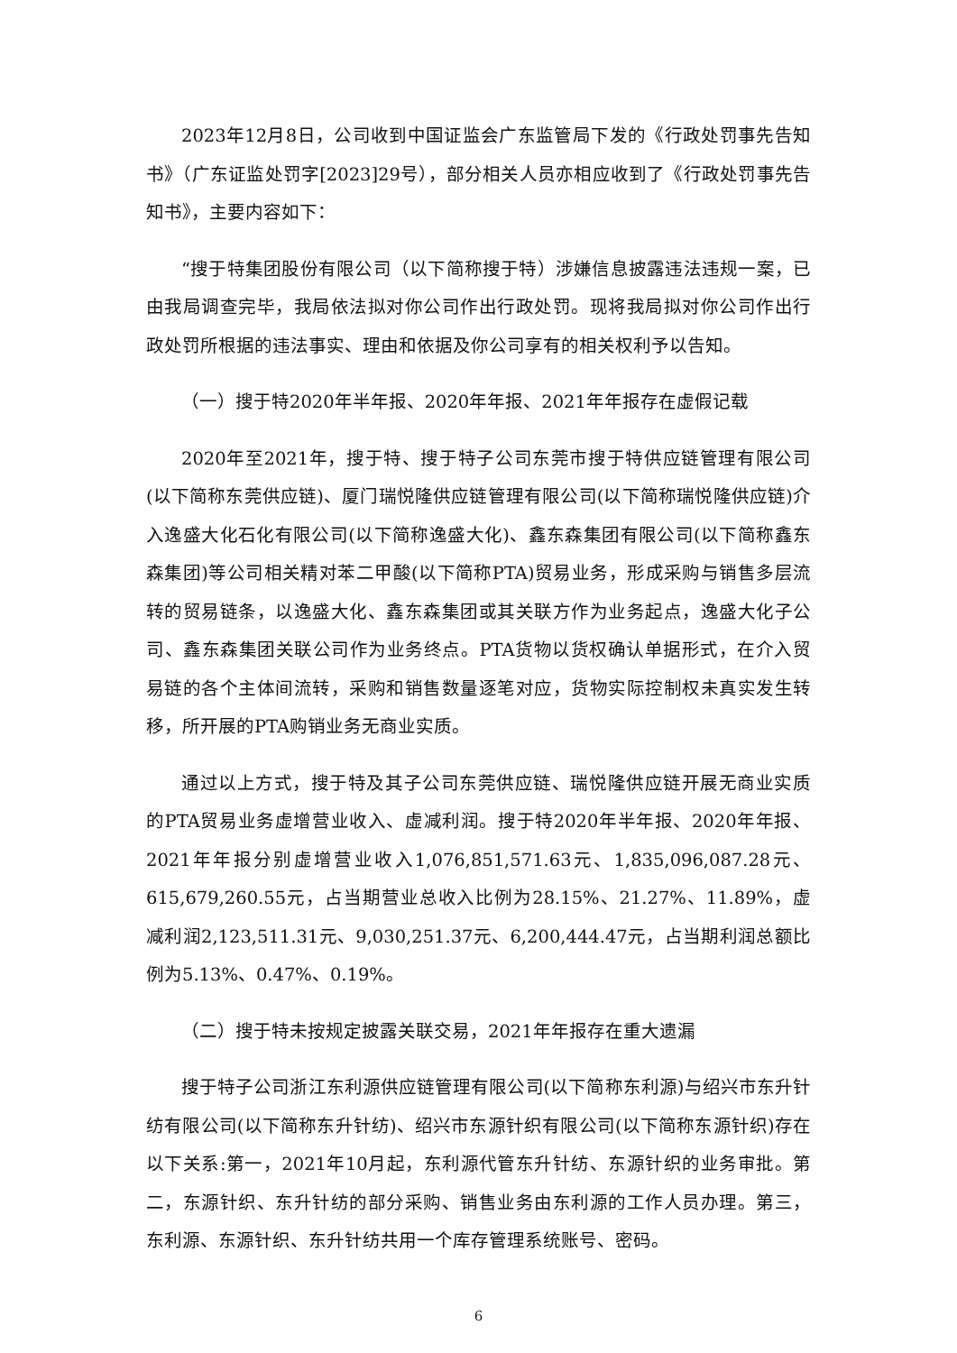2023年12月8日，公司收到中国证监会广东监管局下发的《行政处罚事先告知书》（广东证监处罚字[2023]29号），部分相关人员亦相应收到了《行政处罚事先告知书》，主要内容如下：
“搜于特集团股份有限公司（以下简称搜于特）涉嫌信息披露违法违规一案，已由我局调查完毕，我局依法拟对你公司作出行政处罚。现将我局拟对你公司作出行政处罚所根据的违法事实、理由和依据及你公司享有的相关权利予以告知。
（一）搜于特2020年半年报、2020年年报、2021年年报存在虚假记载
2020年至2021年，搜于特、搜于特子公司东莞市搜于特供应链管理有限公司(以下简称东莞供应链)、厦门瑞悦隆供应链管理有限公司(以下简称瑞悦隆供应链)介入逸盛大化石化有限公司(以下简称逸盛大化)、鑫东森集团有限公司(以下简称鑫东森集团)等公司相关精对苯二甲酸(以下简称PTA)贸易业务，形成采购与销售多层流转的贸易链条，以逸盛大化、鑫东森集团或其关联方作为业务起点，逸盛大化子公司、鑫东森集团关联公司作为业务终点。PTA货物以货权确认单据形式，在介入贸易链的各个主体间流转，采购和销售数量逐笔对应，货物实际控制权未真实发生转移，所开展的PTA购销业务无商业实质。
通过以上方式，搜于特及其子公司东莞供应链、瑞悦隆供应链开展无商业实质的PTA贸易业务虚增营业收入、虚减利润。搜于特2020年半年报、2020年年报、2021年年报分别虚增营业收入1,076,851,571.63元、1,835,096,087.28元、615,679,260.55元，占当期营业总收入比例为28.15%、21.27%、11.89%，虚减利润2,123,511.31元、9,030,251.37元、6,200,444.47元，占当期利润总额比例为5.13%、0.47%、0.19%。
（二）搜于特未按规定披露关联交易，2021年年报存在重大遗漏
搜于特子公司浙江东利源供应链管理有限公司(以下简称东利源)与绍兴市东升针纺有限公司(以下简称东升针纺)、绍兴市东源针织有限公司(以下简称东源针织)存在以下关系:第一，2021年10月起，东利源代管东升针纺、东源针织的业务审批。第二，东源针织、东升针纺的部分采购、销售业务由东利源的工作人员办理。第三，东利源、东源针织、东升针纺共用一个库存管理系统账号、密码。
6